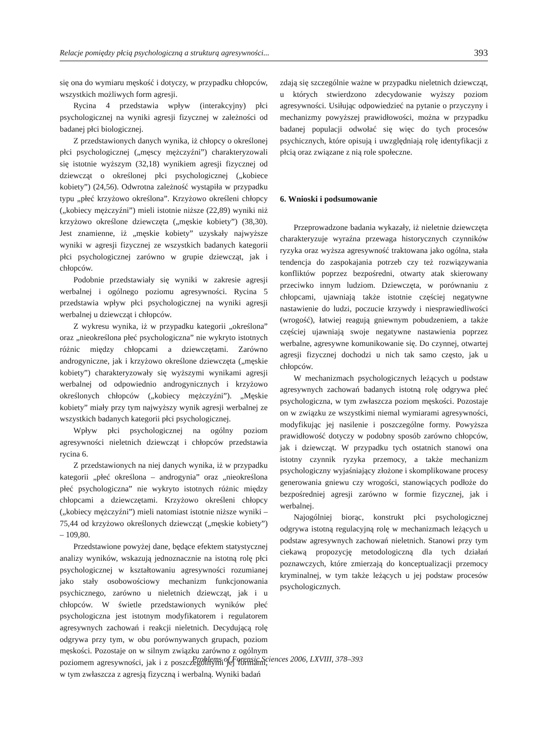Relacje pomiędzy płcią psychologiczną a strukturą agresywności... 393
się ona do wymiaru męskość i dotyczy, w przypadku chłopców, wszystkich możliwych form agresji.
Rycina 4 przedstawia wpływ (interakcyjny) płci psychologicznej na wyniki agresji fizycznej w zależności od badanej płci biologicznej.
Z przedstawionych danych wynika, iż chłopcy o określonej płci psychologicznej („męscy mężczyźni”) charakteryzowali się istotnie wyższym (32,18) wynikiem agresji fizycznej od dziewcząt o określonej płci psychologicznej („kobiece kobiety”) (24,56). Odwrotna zależność wystąpiła w przypadku typu „płeć krzyżowo określona”. Krzyżowo określeni chłopcy („kobiecy mężczyźni”) mieli istotnie niższe (22,89) wyniki niż krzyżowo określone dziewczęta („męskie kobiety”) (38,30). Jest znamienne, iż „męskie kobiety” uzyskały najwyższe wyniki w agresji fizycznej ze wszystkich badanych kategorii płci psychologicznej zarówno w grupie dziewcząt, jak i chłopców.
Podobnie przedstawiały się wyniki w zakresie agresji werbalnej i ogólnego poziomu agresywności. Rycina 5 przedstawia wpływ płci psychologicznej na wyniki agresji werbalnej u dziewcząt i chłopców.
Z wykresu wynika, iż w przypadku kategorii „określona” oraz „nieokreślona płeć psychologiczna” nie wykryto istotnych różnic między chłopcami a dziewczętami. Zarówno androgyniczne, jak i krzyżowo określone dziewczęta („męskie kobiety”) charakteryzowały się wyższymi wynikami agresji werbalnej od odpowiednio androgynicznych i krzyżowo określonych chłopców („kobiecy mężczyźni”). „Męskie kobiety” miały przy tym najwyższy wynik agresji werbalnej ze wszystkich badanych kategorii płci psychologicznej.
Wpływ płci psychologicznej na ogólny poziom agresywności nieletnich dziewcząt i chłopców przedstawia rycina 6.
Z przedstawionych na niej danych wynika, iż w przypadku kategorii „płeć określona – androgynia” oraz „nieokreślona płeć psychologiczna” nie wykryto istotnych różnic między chłopcami a dziewczętami. Krzyżowo określeni chłopcy („kobiecy mężczyźni”) mieli natomiast istotnie niższe wyniki – 75,44 od krzyżowo określonych dziewcząt („męskie kobiety”) – 109,80.
Przedstawione powyżej dane, będące efektem statystycznej analizy wyników, wskazują jednoznacznie na istotną rolę płci psychologicznej w kształtowaniu agresywności rozumianej jako stały osobowościowy mechanizm funkcjonowania psychicznego, zarówno u nieletnich dziewcząt, jak i u chłopców. W świetle przedstawionych wyników płeć psychologiczna jest istotnym modyfikatorem i regulatorem agresywnych zachowań i reakcji nieletnich. Decydującą rolę odgrywa przy tym, w obu porównywanych grupach, poziom męskości. Pozostaje on w silnym związku zarówno z ogólnym poziomem agresywności, jak i z poszczególnymi jej formami, w tym zwłaszcza z agresją fizyczną i werbalną. Wyniki badań
zdają się szczególnie ważne w przypadku nieletnich dziewcząt, u których stwierdzono zdecydowanie wyższy poziom agresywności. Usiłując odpowiedzieć na pytanie o przyczyny i mechanizmy powyższej prawidłowości, można w przypadku badanej populacji odwołać się więc do tych procesów psychicznych, które opisują i uwzględniają rolę identyfikacji z płcią oraz związane z nią role społeczne.
6. Wnioski i podsumowanie
Przeprowadzone badania wykazały, iż nieletnie dziewczęta charakteryzuje wyraźna przewaga historycznych czynników ryzyka oraz wyższa agresywność traktowana jako ogólna, stała tendencja do zaspokajania potrzeb czy też rozwiązywania konfliktów poprzez bezpośredni, otwarty atak skierowany przeciwko innym ludziom. Dziewczęta, w porównaniu z chłopcami, ujawniają także istotnie częściej negatywne nastawienie do ludzi, poczucie krzywdy i niesprawiedliwości (wrogość), łatwiej reagują gniewnym pobudzeniem, a także częściej ujawniają swoje negatywne nastawienia poprzez werbalne, agresywne komunikowanie się. Do czynnej, otwartej agresji fizycznej dochodzi u nich tak samo często, jak u chłopców.
W mechanizmach psychologicznych leżących u podstaw agresywnych zachowań badanych istotną rolę odgrywa płeć psychologiczna, w tym zwłaszcza poziom męskości. Pozostaje on w związku ze wszystkimi niemal wymiarami agresywności, modyfikując jej nasilenie i poszczególne formy. Powyższa prawidłowość dotyczy w podobny sposób zarówno chłopców, jak i dziewcząt. W przypadku tych ostatnich stanowi ona istotny czynnik ryzyka przemocy, a także mechanizm psychologiczny wyjaśniający złożone i skomplikowane procesy generowania gniewu czy wrogości, stanowiących podłoże do bezpośredniej agresji zarówno w formie fizycznej, jak i werbalnej.
Najogólniej biorąc, konstrukt płci psychologicznej odgrywa istotną regulacyjną rolę w mechanizmach leżących u podstaw agresywnych zachowań nieletnich. Stanowi przy tym ciekawą propozycję metodologiczną dla tych działań poznawczych, które zmierzają do konceptualizacji przemocy kryminalnej, w tym także leżących u jej podstaw procesów psychologicznych.
Problems of Forensic Sciences 2006, LXVIII, 378–393